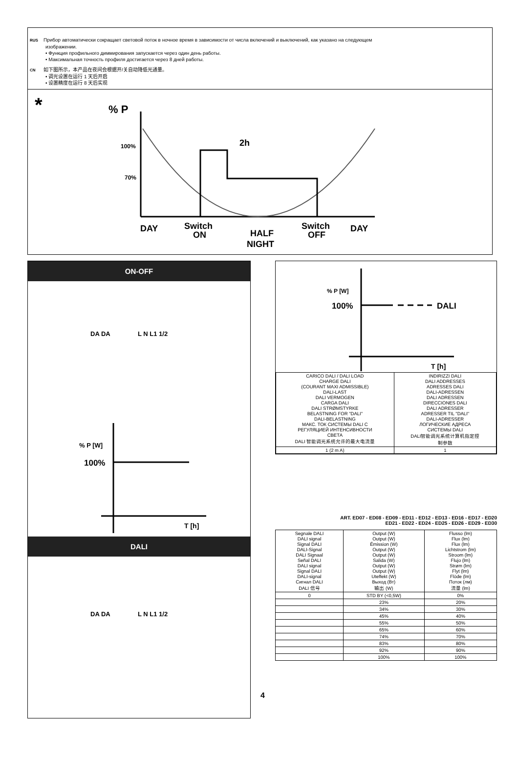RUS Прибор автоматически сокращает световой поток в ночное время в зависимости от числа включений и выключений, как указано на следующем
изображении.
• Функция профильного диммирования запускается через один день работы.
• Максимальная точность профиля достигается через 8 дней работы.
CN 如下图所示，本产品在夜间会根据开/关自动降低光通量。
• 调光设置在运行 1 天后开启
• 设置精度在运行 8 天后实现
*
% P
100%
70%
2h
DAY
Switch
ON
HALF
NIGHT
Switch
OFF
DAY
ON-OFF
DA DA L N L1 1/2
% P [W]
100%
T [h]
DALI
DA DA L N L1 1/2
4
% P [W]
100%
DALI
T [h]
| CARICO DALI / DALI LOAD CHARGE DALI (COURANT MAXI ADMISSIBLE) DALI-LAST DALI VERMOGEN CARGA DALI DALI STRØMSTYRKE BELASTNING FOR "DALI" DALI-BELASTNING МАКС. ТОК СИСТЕМЫ DALI С РЕГУЛЯЦИЕЙ ИНТЕНСИВНОСТИ СВЕТА DALI 智能调光系统允许的最大电流量 | INDIRIZZI DALI DALI ADDRESSES ADRESSES DALI DALI-ADRESSEN DALI ADRESSEN DIRECCIONES DALI DALI ADRESSER ADRESSER TIL "DALI" DALI-ADRESSER ЛОГИЧЕСКИЕ АДРЕСА СИСТЕМЫ DALI DALI智能调光系统计算机指定控 制参数 |
| 1 (2 m A) | 1 |
ART. ED07 - ED08 - ED09 - ED11 - ED12 - ED13 - ED16 - ED17 - ED20
ED21 - ED22 - ED24 - ED25 - ED26 - ED29 - ED30
| Segnale DALI DALI signal Signal DALI DALI-Signal DALI Signaal Señal DALI DALI signal Signal DALI DALI-signal Сигнал DALI DALI 信号 | Output (W) Output (W) Émission (W) Output (W) Output (W) Salida (W) Output (W) Output (W) Uteffekt (W) Выход (Вт) 输出 (W) | Flusso (lm) Flux (lm) Flux (lm) Lichtstrom (lm) Stroom (lm) Flujo (lm) Strøm (lm) Flyt (lm) Flöde (lm) Поток (лм) 流量 (lm) |
| 0 | STD BY (<0,5W) | 0% |
| | 23% | 20% |
| | 34% | 30% |
| | 45% | 40% |
| | 55% | 50% |
| | 65% | 60% |
| | 74% | 70% |
| | 83% | 80% |
| | 92% | 90% |
| | 100% | 100% |